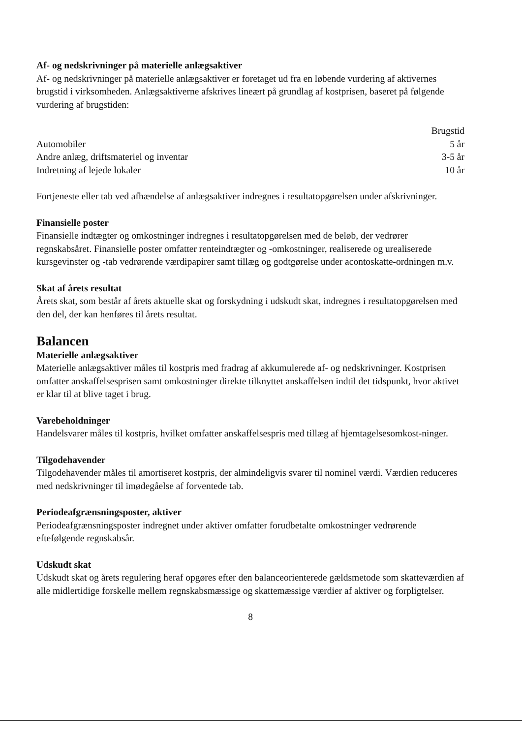Af- og nedskrivninger på materielle anlægsaktiver
Af- og nedskrivninger på materielle anlægsaktiver er foretaget ud fra en løbende vurdering af aktivernes brugstid i virksomheden. Anlægsaktiverne afskrives lineært på grundlag af kostprisen, baseret på følgende vurdering af brugstiden:
| | Brugstid |
| --- | --- |
| Automobiler | 5 år |
| Andre anlæg, driftsmateriel og inventar | 3-5 år |
| Indretning af lejede lokaler | 10 år |
Fortjeneste eller tab ved afhændelse af anlægsaktiver indregnes i resultatopgørelsen under afskrivninger.
Finansielle poster
Finansielle indtægter og omkostninger indregnes i resultatopgørelsen med de beløb, der vedrører regnskabsåret. Finansielle poster omfatter renteindtægter og -omkostninger, realiserede og urealiserede kursgevinster og -tab vedrørende værdipapirer samt tillæg og godtgørelse under acontoskatte-ordningen m.v.
Skat af årets resultat
Årets skat, som består af årets aktuelle skat og forskydning i udskudt skat, indregnes i resultatopgørelsen med den del, der kan henføres til årets resultat.
Balancen
Materielle anlægsaktiver
Materielle anlægsaktiver måles til kostpris med fradrag af akkumulerede af- og nedskrivninger. Kostprisen omfatter anskaffelsesprisen samt omkostninger direkte tilknyttet anskaffelsen indtil det tidspunkt, hvor aktivet er klar til at blive taget i brug.
Varebeholdninger
Handelsvarer måles til kostpris, hvilket omfatter anskaffelsespris med tillæg af hjemtagelsesomkost-ninger.
Tilgodehavender
Tilgodehavender måles til amortiseret kostpris, der almindeligvis svarer til nominel værdi. Værdien reduceres med nedskrivninger til imødegåelse af forventede tab.
Periodeafgrænsningsposter, aktiver
Periodeafgrænsningsposter indregnet under aktiver omfatter forudbetalte omkostninger vedrørende eftefølgende regnskabsår.
Udskudt skat
Udskudt skat og årets regulering heraf opgøres efter den balanceorienterede gældsmetode som skatteværdien af alle midlertidige forskelle mellem regnskabsmæssige og skattemæssige værdier af aktiver og forpligtelser.
8